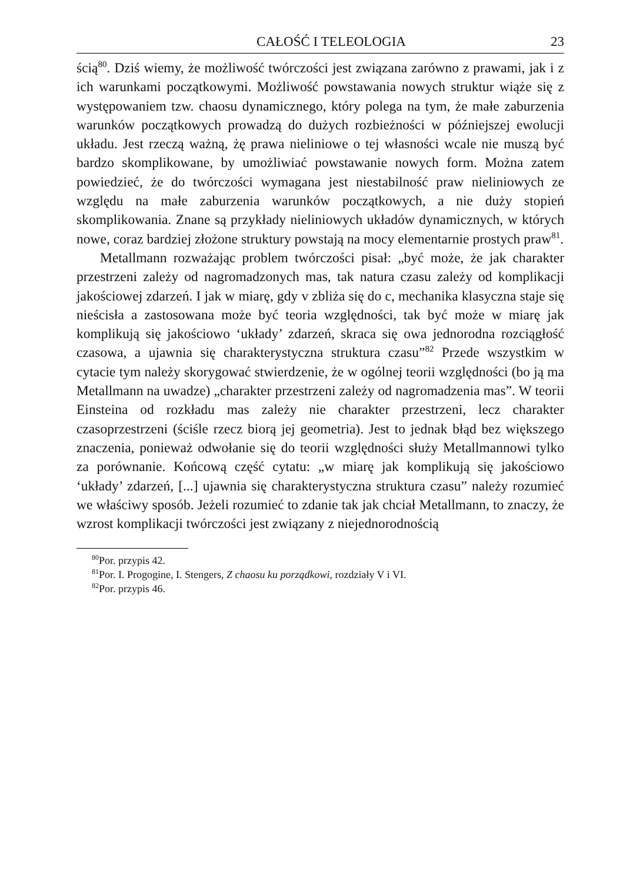CAŁOŚĆ I TELEOLOGIA 23
ścią<sup>80</sup>. Dziś wiemy, że możliwość twórczości jest związana zarówno z prawami, jak i z ich warunkami początkowymi. Możliwość powstawania nowych struktur wiąże się z występowaniem tzw. chaosu dynamicznego, który polega na tym, że małe zaburzenia warunków początkowych prowadzą do dużych rozbieżności w późniejszej ewolucji układu. Jest rzeczą ważną, żę prawa nieliniowe o tej własności wcale nie muszą być bardzo skomplikowane, by umożliwiać powstawanie nowych form. Można zatem powiedzieć, że do twórczości wymagana jest niestabilność praw nieliniowych ze względu na małe zaburzenia warunków początkowych, a nie duży stopień skomplikowania. Znane są przykłady nieliniowych układów dynamicznych, w których nowe, coraz bardziej złożone struktury powstają na mocy elementarnie prostych praw<sup>81</sup>.
Metallmann rozważając problem twórczości pisał: „być może, że jak charakter przestrzeni zależy od nagromadzonych mas, tak natura czasu zależy od komplikacji jakościowej zdarzeń. I jak w miarę, gdy v zbliża się do c, mechanika klasyczna staje się nieścisła a zastosowana może być teoria względności, tak być może w miarę jak komplikują się jakościowo ‘układy’ zdarzeń, skraca się owa jednorodna rozciągłość czasowa, a ujawnia się charakterystyczna struktura czasu”<sup>82</sup> Przede wszystkim w cytacie tym należy skorygować stwierdzenie, że w ogólnej teorii względności (bo ją ma Metallmann na uwadze) „charakter przestrzeni zależy od nagromadzenia mas”. W teorii Einsteina od rozkładu mas zależy nie charakter przestrzeni, lecz charakter czasoprzestrzeni (ściśle rzecz biorą jej geometria). Jest to jednak błąd bez większego znaczenia, ponieważ odwołanie się do teorii względności służy Metallmannowi tylko za porównanie. Końcową część cytatu: „w miarę jak komplikują się jakościowo ‘układy’ zdarzeń, [...] ujawnia się charakterystyczna struktura czasu” należy rozumieć we właściwy sposób. Jeżeli rozumieć to zdanie tak jak chciał Metallmann, to znaczy, że wzrost komplikacji twórczości jest związany z niejednorodnością
<sup>80</sup> Por. przypis 42.
<sup>81</sup> Por. I. Progogine, I. Stengers, Z chaosu ku porządkowi, rozdziały V i VI.
<sup>82</sup> Por. przypis 46.